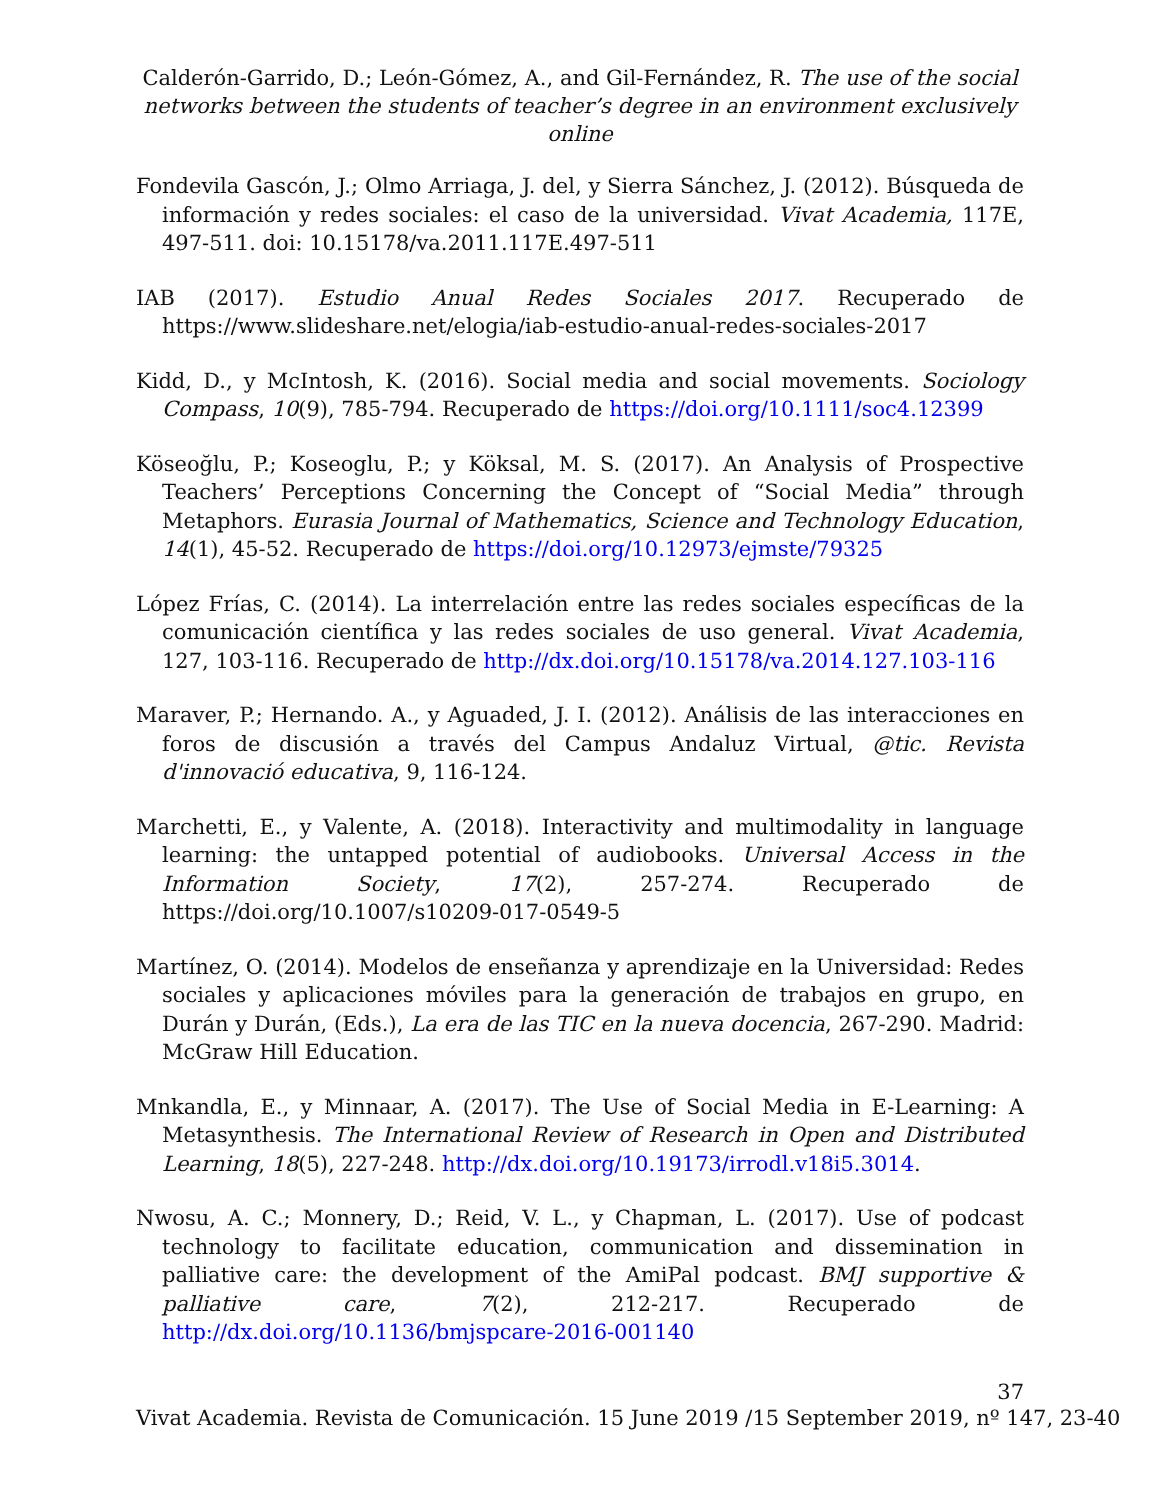Calderón-Garrido, D.; León-Gómez, A., and Gil-Fernández, R. The use of the social networks between the students of teacher’s degree in an environment exclusively online
Fondevila Gascón, J.; Olmo Arriaga, J. del, y Sierra Sánchez, J. (2012). Búsqueda de información y redes sociales: el caso de la universidad. Vivat Academia, 117E, 497-511. doi: 10.15178/va.2011.117E.497-511
IAB (2017). Estudio Anual Redes Sociales 2017. Recuperado de https://www.slideshare.net/elogia/iab-estudio-anual-redes-sociales-2017
Kidd, D., y McIntosh, K. (2016). Social media and social movements. Sociology Compass, 10(9), 785-794. Recuperado de https://doi.org/10.1111/soc4.12399
Köseoğlu, P.; Koseoglu, P.; y Köksal, M. S. (2017). An Analysis of Prospective Teachers’ Perceptions Concerning the Concept of “Social Media” through Metaphors. Eurasia Journal of Mathematics, Science and Technology Education, 14(1), 45-52. Recuperado de https://doi.org/10.12973/ejmste/79325
López Frías, C. (2014). La interrelación entre las redes sociales específicas de la comunicación científica y las redes sociales de uso general. Vivat Academia, 127, 103-116. Recuperado de http://dx.doi.org/10.15178/va.2014.127.103-116
Maraver, P.; Hernando. A., y Aguaded, J. I. (2012). Análisis de las interacciones en foros de discusión a través del Campus Andaluz Virtual, @tic. Revista d'innovació educativa, 9, 116-124.
Marchetti, E., y Valente, A. (2018). Interactivity and multimodality in language learning: the untapped potential of audiobooks. Universal Access in the Information Society, 17(2), 257-274. Recuperado de https://doi.org/10.1007/s10209-017-0549-5
Martínez, O. (2014). Modelos de enseñanza y aprendizaje en la Universidad: Redes sociales y aplicaciones móviles para la generación de trabajos en grupo, en Durán y Durán, (Eds.), La era de las TIC en la nueva docencia, 267-290. Madrid: McGraw Hill Education.
Mnkandla, E., y Minnaar, A. (2017). The Use of Social Media in E-Learning: A Metasynthesis. The International Review of Research in Open and Distributed Learning, 18(5), 227-248. http://dx.doi.org/10.19173/irrodl.v18i5.3014.
Nwosu, A. C.; Monnery, D.; Reid, V. L., y Chapman, L. (2017). Use of podcast technology to facilitate education, communication and dissemination in palliative care: the development of the AmiPal podcast. BMJ supportive & palliative care, 7(2), 212-217. Recuperado de http://dx.doi.org/10.1136/bmjspcare-2016-001140
37
Vivat Academia. Revista de Comunicación. 15 June 2019 /15 September 2019, nº 147, 23-40